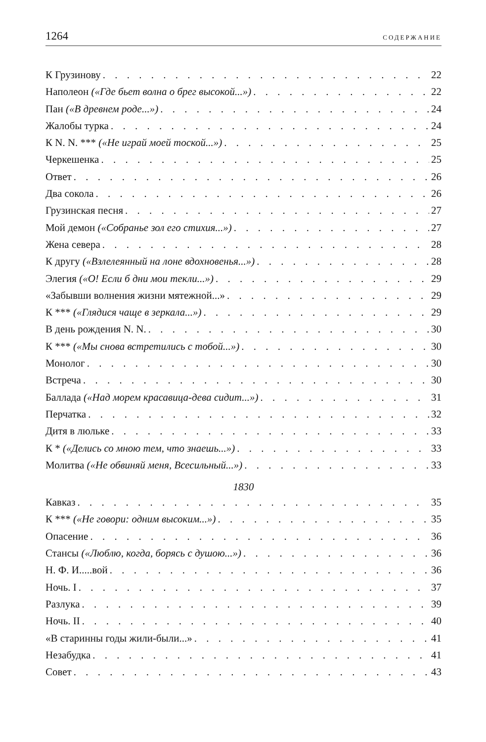1264 СОДЕРЖАНИЕ
К Грузинову 22
Наполеон («Где бьет волна о брег высокой...») 22
Пан («В древнем роде...») 24
Жалобы турка 24
К N. N. *** («Не играй моей тоской...») 25
Черкешенка 25
Ответ 26
Два сокола 26
Грузинская песня 27
Мой демон («Собранье зол его стихия...») 27
Жена севера 28
К другу («Взлелеянный на лоне вдохновенья...») 28
Элегия («О! Если б дни мои текли...») 29
«Забывши волнения жизни мятежной...» 29
К *** («Глядися чаще в зеркала...») 29
В день рождения N. N. 30
К *** («Мы снова встретились с тобой...») 30
Монолог 30
Встреча 30
Баллада («Над морем красавица-дева сидит...») 31
Перчатка 32
Дитя в люльке 33
К * («Делись со мною тем, что знаешь...») 33
Молитва («Не обвиняй меня, Всесильный...») 33
1830
Кавказ 35
К *** («Не говори: одним высоким...») 35
Опасение 36
Стансы («Люблю, когда, борясь с душою...») 36
Н. Ф. И.....вой 36
Ночь. I 37
Разлука 39
Ночь. II 40
«В старинны годы жили-были...» 41
Незабудка 41
Совет 43